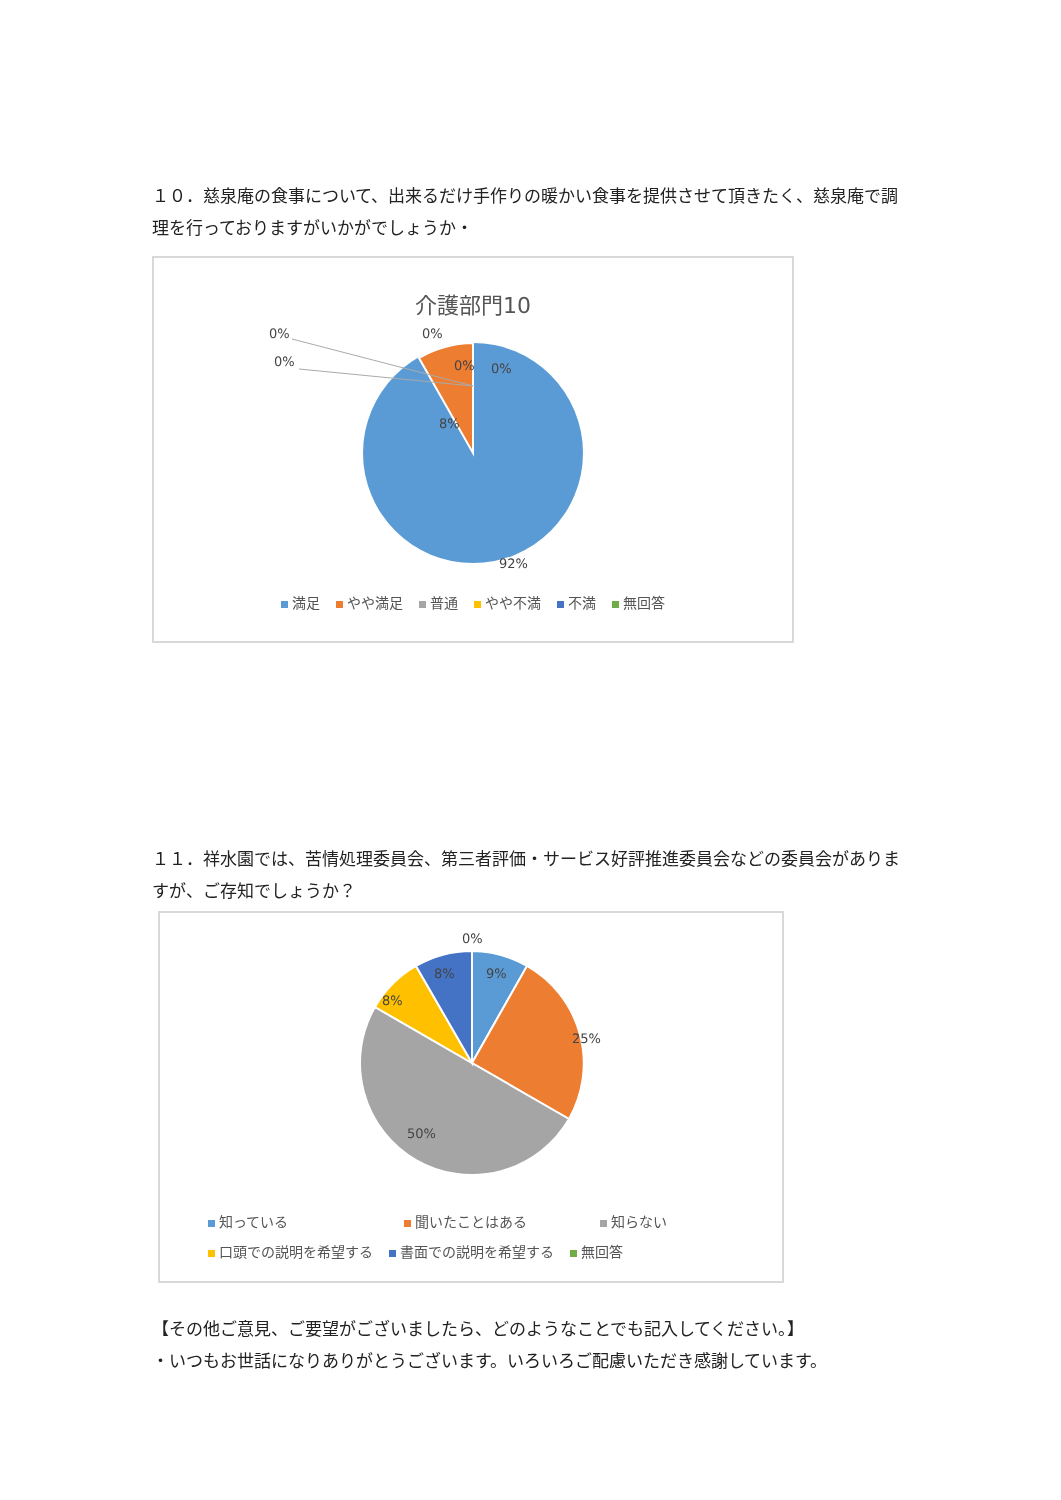１０．慈泉庵の食事について、出来るだけ手作りの暖かい食事を提供させて頂きたく、慈泉庵で調理を行っておりますがいかがでしょうか・
介護部門10
8%
92%
0%
0%
0%
0%
0%
満足 やや満足 普通 やや不満 不満 無回答
１１．祥水園では、苦情処理委員会、第三者評価・サービス好評推進委員会などの委員会がありますが、ご存知でしょうか？
0%
9%
8%
8%
25%
50%
知っている 聞いたことはある 知らない
口頭での説明を希望する 書面での説明を希望する 無回答
【その他ご意見、ご要望がございましたら、どのようなことでも記入してください。】
・いつもお世話になりありがとうございます。いろいろご配慮いただき感謝しています。